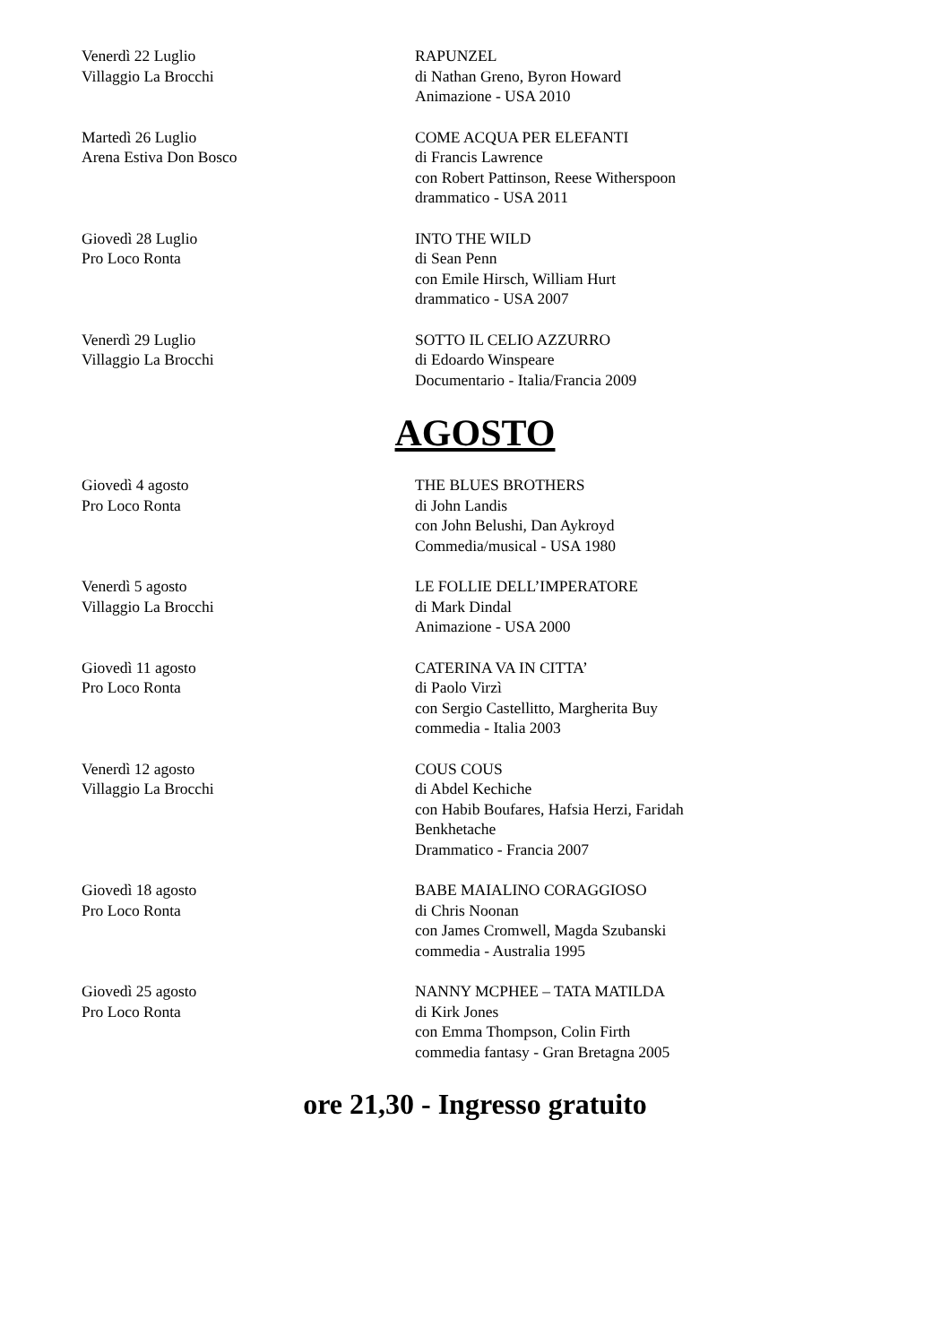Venerdì 22 Luglio
Villaggio La Brocchi
RAPUNZEL
di Nathan Greno, Byron Howard
Animazione - USA 2010
Martedì 26 Luglio
Arena Estiva Don Bosco
COME ACQUA PER ELEFANTI
di Francis Lawrence
con Robert Pattinson, Reese Witherspoon
drammatico - USA 2011
Giovedì 28 Luglio
Pro Loco Ronta
INTO THE WILD
di Sean Penn
con Emile Hirsch, William Hurt
drammatico - USA 2007
Venerdì 29 Luglio
Villaggio La Brocchi
SOTTO IL CELIO AZZURRO
di Edoardo Winspeare
Documentario - Italia/Francia 2009
AGOSTO
Giovedì 4 agosto
Pro Loco Ronta
THE BLUES BROTHERS
di John Landis
con John Belushi, Dan Aykroyd
Commedia/musical - USA 1980
Venerdì 5 agosto
Villaggio La Brocchi
LE FOLLIE DELL’IMPERATORE
di Mark Dindal
Animazione - USA 2000
Giovedì 11 agosto
Pro Loco Ronta
CATERINA VA IN CITTA’
di Paolo Virzì
con Sergio Castellitto, Margherita Buy
commedia - Italia 2003
Venerdì 12 agosto
Villaggio La Brocchi
COUS COUS
di Abdel Kechiche
con Habib Boufares, Hafsia Herzi, Faridah
Benkhetache
Drammatico - Francia 2007
Giovedì 18 agosto
Pro Loco Ronta
BABE MAIALINO CORAGGIOSO
di Chris Noonan
con James Cromwell, Magda Szubanski
commedia - Australia 1995
Giovedì 25 agosto
Pro Loco Ronta
NANNY MCPHEE – TATA MATILDA
di Kirk Jones
con Emma Thompson, Colin Firth
commedia fantasy - Gran Bretagna 2005
ore 21,30 - Ingresso gratuito